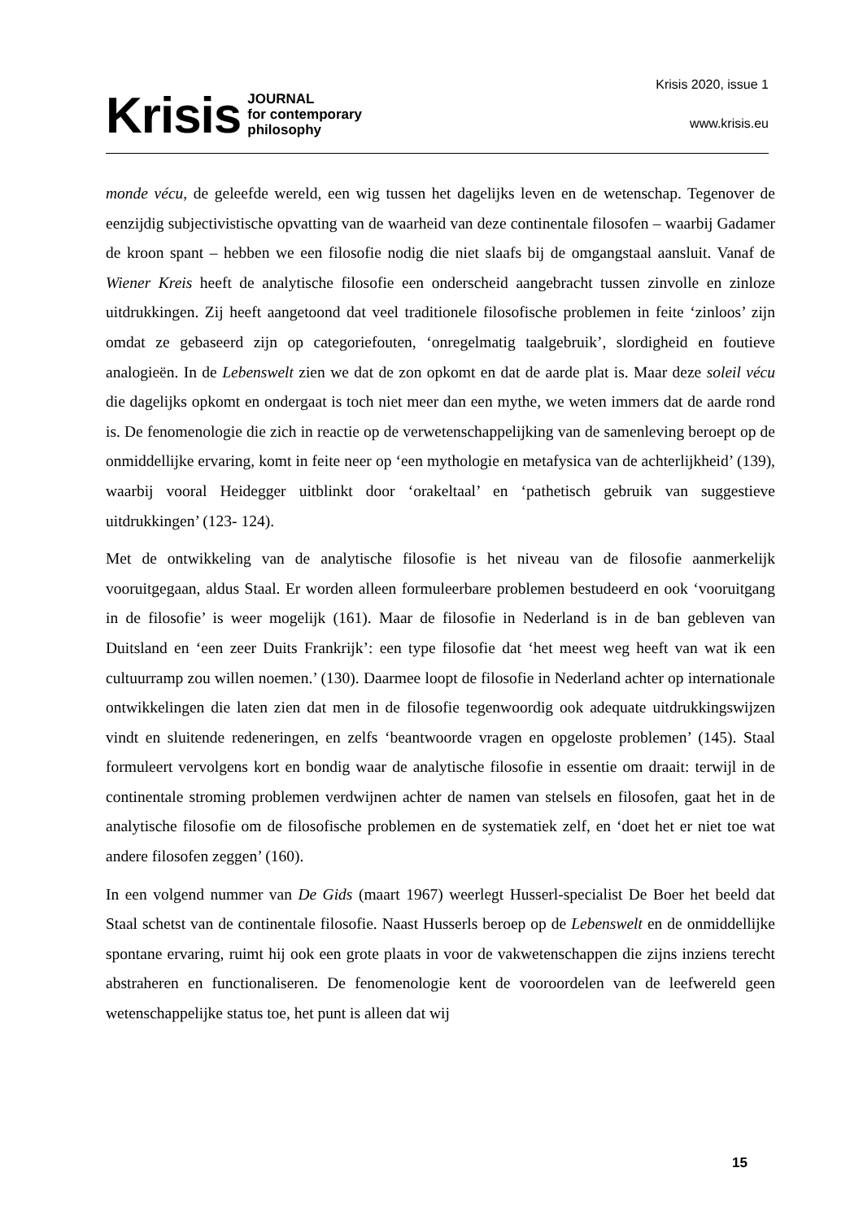Krisis JOURNAL
for contemporary
philosophy
Krisis 2020, issue 1
www.krisis.eu
monde vécu, de geleefde wereld, een wig tussen het dagelijks leven en de wetenschap. Tegenover de eenzijdig subjectivistische opvatting van de waarheid van deze continentale filosofen – waarbij Gadamer de kroon spant – hebben we een filosofie nodig die niet slaafs bij de omgangstaal aansluit. Vanaf de Wiener Kreis heeft de analytische filosofie een onderscheid aangebracht tussen zinvolle en zinloze uitdrukkingen. Zij heeft aangetoond dat veel traditionele filosofische problemen in feite ‘zinloos’ zijn omdat ze gebaseerd zijn op categoriefouten, ‘onregelmatig taalgebruik’, slordigheid en foutieve analogieën. In de Lebenswelt zien we dat de zon opkomt en dat de aarde plat is. Maar deze soleil vécu die dagelijks opkomt en ondergaat is toch niet meer dan een mythe, we weten immers dat de aarde rond is. De fenomenologie die zich in reactie op de verwetenschappelijking van de samenleving beroept op de onmiddellijke ervaring, komt in feite neer op ‘een mythologie en metafysica van de achterlijkheid’ (139), waarbij vooral Heidegger uitblinkt door ‘orakeltaal’ en ‘pathetisch gebruik van suggestieve uitdrukkingen’ (123- 124).
Met de ontwikkeling van de analytische filosofie is het niveau van de filosofie aanmerkelijk vooruitgegaan, aldus Staal. Er worden alleen formuleerbare problemen bestudeerd en ook ‘vooruitgang in de filosofie’ is weer mogelijk (161). Maar de filosofie in Nederland is in de ban gebleven van Duitsland en ‘een zeer Duits Frankrijk’: een type filosofie dat ‘het meest weg heeft van wat ik een cultuurramp zou willen noemen.’ (130). Daarmee loopt de filosofie in Nederland achter op internationale ontwikkelingen die laten zien dat men in de filosofie tegenwoordig ook adequate uitdrukkingswijzen vindt en sluitende redeneringen, en zelfs ‘beantwoorde vragen en opgeloste problemen’ (145). Staal formuleert vervolgens kort en bondig waar de analytische filosofie in essentie om draait: terwijl in de continentale stroming problemen verdwijnen achter de namen van stelsels en filosofen, gaat het in de analytische filosofie om de filosofische problemen en de systematiek zelf, en ‘doet het er niet toe wat andere filosofen zeggen’ (160).
In een volgend nummer van De Gids (maart 1967) weerlegt Husserl-specialist De Boer het beeld dat Staal schetst van de continentale filosofie. Naast Husserls beroep op de Lebenswelt en de onmiddellijke spontane ervaring, ruimt hij ook een grote plaats in voor de vakwetenschappen die zijns inziens terecht abstraheren en functionaliseren. De fenomenologie kent de vooroordelen van de leefwereld geen wetenschappelijke status toe, het punt is alleen dat wij
15